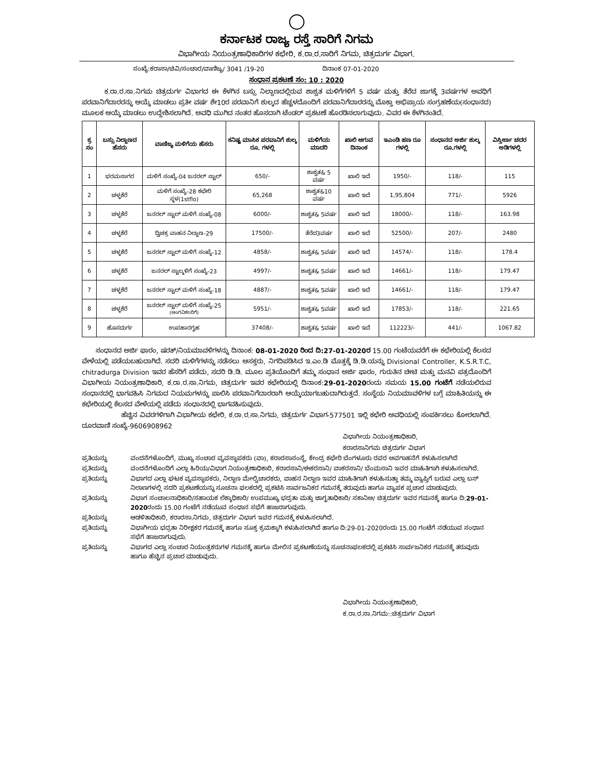ಕರ್ನಾಟಕ ರಾಜ್ಯ ರಸ್ತೆ ಸಾರಿಗೆ ನಿಗಮ
ವಿಭಾಗೀಯ ನಿಯಂತ್ರಣಾಧಿಕಾರಿಗಳ ಕಛೇರಿ, ಕ.ರಾ.ರ.ಸಾರಿಗೆ ನಿಗಮ, ಚಿತ್ರದುರ್ಗ ವಿಭಾಗ.
ಸಂಖ್ಯೆ:ಕರಾಸಾ/ಚಿವಿ/ಸಂಚಾರ/ವಾಣಿಜ್ಯ/ 3041 /19-20 ದಿನಾಂಕ 07-01-2020
ಸಂಧಾನ ಪ್ರಕಟಣೆ ಸಂ: 10 : 2020
ಕ.ರಾ.ರ.ಸಾ.ನಿಗಮ ಚಿತ್ರದುರ್ಗ ವಿಭಾಗದ ಈ ಕೆಳಗಿನ ಬಸ್ಸು ನಿಲ್ದಾಣದಲ್ಲಿರುವ ಶಾಶ್ವತ ಮಳಿಗೆಗಳಿಗೆ 5 ವರ್ಷ ಮತ್ತು ತೆರೆದ ಜಾಗಕ್ಕೆ 3ವರ್ಷಗಳ ಅವಧಿಗೆ ಪರವಾನಿಗೆದಾರರನ್ನು ಆಯ್ಕೆ ಮಾಡಲು ಪ್ರತೀ ವರ್ಷ ಶೇ10ರ ಪರವಾನಿಗೆ ಶುಲ್ಕದ ಹೆಚ್ಚಳದೊಂದಿಗೆ ಪರವಾನಿಗೆದಾರರನ್ನು ಮೊಕ್ತಾ ಅಭಿಪ್ರಾಯ ಸಂಗ್ರಹಣೆಯ(ಸಂಧಾನದ) ಮೂಲಕ ಆಯ್ಕೆ ಮಾಡಲು ಉದ್ದೇಶಿಸಲಾಗಿದೆ. ಅವಧಿ ಮುಗಿದ ನಂತರ ಹೊಸದಾಗಿ ಟೆಂಡರ್ ಪ್ರಕಟಣೆ ಹೊರಡಿಸಲಾಗುವುದು. ವಿವರ ಈ ಕೆಳಗಿನಂತಿದೆ.
| ಕ್ರ ಸಂ | ಬಸ್ಸು ನಿಲ್ದಾಣದ ಹೆಸರು | ವಾಣಿಜ್ಯ ಮಳಿಗೆಯ ಹೆಸರು | ಕನಿಷ್ಟ ಮಾಸಿಕ ಪರವಾನಿಗೆ ಶುಲ್ಕ ರೂ. ಗಳಲ್ಲಿ | ಮಳಿಗೆಯ ಮಾದರಿ | ಖಾಲಿ ಆಗುವ ದಿನಾಂಕ | ಇಎಂಡಿ ಹಣ ರೂ ಗಳಲ್ಲಿ | ಸಂಧಾನದ ಅರ್ಜಿ ಶುಲ್ಕ ರೂ.ಗಳಲ್ಲಿ | ವಿಸ್ತೀರ್ಣ ಚದರ ಅಡಿಗಳಲ್ಲಿ |
| --- | --- | --- | --- | --- | --- | --- | --- | --- |
| 1 | ಭರಮಸಾಗರ | ಮಳಿಗೆ ಸಂಖ್ಯೆ-04 ಜನರಲ್ ಸ್ಟಾಲ್ | 650/- | ಶಾಶ್ವತ& 5 ವರ್ಷ | ಖಾಲಿ ಇದೆ | 1950/- | 118/- | 115 |
| 2 | ಚಳ್ಳಕೆರೆ | ಮಳಿಗೆ ಸಂಖ್ಯೆ-28 ಕಛೇರಿ ಸ್ಥಳ(1stflo) | 65,268 | ಶಾಶ್ವತ&10 ವರ್ಷ | ಖಾಲಿ ಇದೆ | 1,95,804 | 771/- | 5926 |
| 3 | ಚಳ್ಳಕೆರೆ | ಜನರಲ್ ಸ್ಟಾಲ್ ಮಳಿಗೆ ಸಂಖ್ಯೆ-08 | 6000/- | ಶಾಶ್ವತ& 5ವರ್ಷ | ಖಾಲಿ ಇದೆ | 18000/- | 118/- | 163.98 |
| 4 | ಚಳ್ಳಕೆರೆ | ದ್ವಿಚಕ್ರ ವಾಹನ ನಿಲ್ದಾಣ-29 | 17500/- | ತೆರೆದ3ವರ್ಷ | ಖಾಲಿ ಇದೆ | 52500/- | 207/- | 2480 |
| 5 | ಚಳ್ಳಕೆರೆ | ಜನರಲ್ ಸ್ಟಾಲ್ ಮಳಿಗೆ ಸಂಖ್ಯೆ-12 | 4858/- | ಶಾಶ್ವತ& 5ವರ್ಷ | ಖಾಲಿ ಇದೆ | 14574/- | 118/- | 178.4 |
| 6 | ಚಳ್ಳಕೆರೆ | ಜನರಲ್ ಸ್ಟಾಲ್ಮಳಿಗೆ ಸಂಖ್ಯೆ-23 | 4997/- | ಶಾಶ್ವತ& 5ವರ್ಷ | ಖಾಲಿ ಇದೆ | 14661/- | 118/- | 179.47 |
| 7 | ಚಳ್ಳಕೆರೆ | ಜನರಲ್ ಸ್ಟಾಲ್ ಮಳಿಗೆ ಸಂಖ್ಯೆ-18 | 4887/- | ಶಾಶ್ವತ& 5ವರ್ಷ | ಖಾಲಿ ಇದೆ | 14661/- | 118/- | 179.47 |
| 8 | ಚಳ್ಳಕೆರೆ | ಜನರಲ್ ಸ್ಟಾಲ್ ಮಳಿಗೆ ಸಂಖ್ಯೆ-25 (ಅಂಗವಿಕಲರಿಗೆ) | 5951/- | ಶಾಶ್ವತ& 5ವರ್ಷ | ಖಾಲಿ ಇದೆ | 17853/- | 118/- | 221.65 |
| 9 | ಹೊಸದುರ್ಗ | ಉಪಹಾರಗೃಹ | 37408/- | ಶಾಶ್ವತ& 5ವರ್ಷ | ಖಾಲಿ ಇದೆ | 112223/- | 441/- | 1067.82 |
ಸಂಧಾನದ ಅರ್ಜಿ ಫಾರಂ, ಷರತ್/ನಿಯಮಾವಳಿಗಳನ್ನು ದಿನಾಂಕ: 08-01-2020 ರಿಂದ ದಿ:27-01-2020ರ 15.00 ಗಂಟೆಯವರೆಗೆ ಈ ಕಛೇರಿಯಲ್ಲಿ ಕೆಲಸದ ವೇಳೆಯಲ್ಲಿ ಪಡೆಯಬಹುದಾಗಿದೆ. ಸದರಿ ಮಳಿಗೆಗಳನ್ನು ನಡೆಸಲು ಆಸಕ್ತರು, ನಿಗದಿಪಡಿಸಿದ ಇ.ಎಂ.ಡಿ ಮೊತ್ತಕ್ಕೆ ಡಿ.ಡಿ.ಯನ್ನು Divisional Controller, K.S.R.T.C, chitradurga Division ಇವರ ಹೆಸರಿಗೆ ಪಡೆದು, ಸದರಿ ಡಿ.ಡಿ. ಮೂಲ ಪ್ರತಿಯೊಂದಿಗೆ ತಮ್ಮ ಸಂಧಾನ ಅರ್ಜಿ ಫಾರಂ, ಗುರುತಿನ ಚೀಟಿ ಮತ್ತು ಮನವಿ ಪತ್ರದೊಂದಿಗೆ ವಿಭಾಗೀಯ ನಿಯಂತ್ರಣಾಧಿಕಾರಿ, ಕ.ರಾ.ರ.ಸಾ.ನಿಗಮ, ಚಿತ್ರದುರ್ಗ ಇವರ ಕಛೇರಿಯಲ್ಲಿ ದಿನಾಂಕ:29-01-2020ರಂದು ಸಮಯ 15.00 ಗಂಟೆಗೆ ನಡೆಯಲಿರುವ ಸಂಧಾನದಲ್ಲಿ ಭಾಗವಹಿಸಿ ನಿಗಮದ ನಿಯಮಗಳನ್ನು ಪಾಲಿಸಿ ಪರವಾನಿಗೆದಾರರಾಗಿ ಆಯ್ಕೆಯಾಗಬಹುದಾಗಿರುತ್ತದೆ. ಸಂಸ್ಥೆಯ ನಿಯಮಾವಳಿಗಳ ಬಗ್ಗೆ ಮಾಹಿತಿಯನ್ನು ಈ ಕಛೇರಿಯಲ್ಲಿ ಕೆಲಸದ ವೇಳೆಯಲ್ಲಿ ಪಡೆದು ಸಂಧಾನದಲ್ಲಿ ಭಾಗವಹಿಸುವುದು.
ಹೆಚ್ಚಿನ ವಿವರಗಳಿಗಾಗಿ ವಿಭಾಗೀಯ ಕಛೇರಿ, ಕ.ರಾ.ರ.ಸಾ.ನಿಗಮ, ಚಿತ್ರದುರ್ಗ ವಿಭಾಗ-577501 ಇಲ್ಲಿ ಕಛೇರಿ ಅವಧಿಯಲ್ಲಿ ಸಂಪರ್ಕಿಸಲು ಕೋರಲಾಗಿದೆ. ದೂರವಾಣಿ ಸಂಖ್ಯೆ-9606908962
ವಿಭಾಗೀಯ ನಿಯಂತ್ರಣಾಧಿಕಾರಿ,
ಕರಾರಸಾನಿಗಮ ಚಿತ್ರದುರ್ಗ ವಿಭಾಗ
ಪ್ರತಿಯನ್ನು ವಂದನೆಗಳೊಂದಿಗೆ, ಮುಖ್ಯ ಸಂಚಾರ ವ್ಯವಸ್ಥಾಪಕರು (ವಾ), ಕರಾರಸಾಸಂಸ್ಥೆ, ಕೇಂದ್ರ ಕಛೇರಿ ಬೆಂಗಳೂರು ರವರ ಅವಗಾಹನೆಗೆ ಕಳುಹಿಸಲಾಗಿದೆ
ಪ್ರತಿಯನ್ನು ವಂದನೆಗಳೊಂದಿಗೆ ಎಲ್ಲಾ ಹಿರಿಯ/ವಿಭಾಗ ನಿಯಂತ್ರಣಾಧಿಕಾರಿ, ಕರಾರಸಾನಿ/ಈಕರಸಾನಿ/ ವಾಕರಸಾನಿ/ ಬೆಂಮಸಾನಿ ಇವರ ಮಾಹಿತಿಗಾಗಿ ಕಳುಹಿಸಲಾಗಿದೆ.
ಪ್ರತಿಯನ್ನು ವಿಭಾಗದ ಎಲ್ಲಾ ಘಟಕ ವ್ಯವಸ್ಥಾಪಕರು, ನಿಲ್ದಾಣ ಮೇಲ್ವಿಚಾರಕರು, ವಾಹನ ನಿಲ್ದಾಣ ಇವರ ಮಾಹಿತಿಗಾಗಿ ಕಳುಹಿಸುತ್ತಾ ತಮ್ಮ ವ್ಯಾಪ್ತಿಗೆ ಬರುವ ಎಲ್ಲಾ ಬಸ್ ನಿಲಾಣಗಳಲ್ಲಿ ಸದರಿ ಪ್ರಕಟಣೆಯನ್ನು ಸೂಚನಾ ಫಲಕದಲ್ಲಿ ಪ್ರಕಟಿಸಿ ಸಾರ್ವಜನಿಕರ ಗಮನಕ್ಕೆ ತರುವುದು ಹಾಗೂ ವ್ಯಾಪಕ ಪ್ರಚಾರ ಮಾಡುವುದು.
ಪ್ರತಿಯನ್ನು ವಿಭಾಗ ಸಂಚಾಲನಾಧಿಕಾರಿ/ಸಹಾಯಕ ಲೆಕ್ಕಾಧಿಕಾರಿ/ ಉಪಮುಖ್ಯ ಭದ್ರತಾ ಮತ್ತು ಜಾಗೃತಾಧಿಕಾರಿ/ ಸಕಾನಿಅ/ ಚಿತ್ರದುರ್ಗ ಇವರ ಗಮನಕ್ಕೆ ಹಾಗೂ ದಿ:29-01-2020ರಂದು 15.00 ಗಂಟೆಗೆ ನಡೆಯುವ ಸಂಧಾನ ಸಭೆಗೆ ಹಾಜರಾಗುವುದು.
ಪ್ರತಿಯನ್ನು ಆಡಳಿತಾಧಿಕಾರಿ, ಕರಾರಸಾ.ನಿಗಮ, ಚಿತ್ರದುರ್ಗ ವಿಭಾಗ ಇವರ ಗಮನಕ್ಕೆ ಕಳುಹಿಸಲಾಗಿದೆ.
ಪ್ರತಿಯನ್ನು ವಿಭಾಗೀಯ ಭದ್ರತಾ ನಿರೀಕ್ಷಕರ ಗಮನಕ್ಕೆ ಹಾಗೂ ಸೂಕ್ತ ಕ್ರಮಕ್ಕಾಗಿ ಕಳುಹಿಸಲಾಗಿದೆ ಹಾಗೂ ದಿ:29-01-2020ರಂದು 15.00 ಗಂಟೆಗೆ ನಡೆಯುವ ಸಂಧಾನ ಸಭೆಗೆ ಹಾಜರಾಗುವುದು.
ಪ್ರತಿಯನ್ನು ವಿಭಾಗದ ಎಲ್ಲಾ ಸಂಚಾರ ನಿಯಂತ್ರಕರುಗಳ ಗಮನಕ್ಕೆ ಹಾಗೂ ಮೇಲಿನ ಪ್ರಕಟಣೆಯನ್ನು ಸೂಚನಾಫಲಕದಲ್ಲಿ ಪ್ರಕಟಿಸಿ ಸಾರ್ವಜನಿಕರ ಗಮನಕ್ಕೆ ತರುವುದು ಹಾಗೂ ಹೆಚ್ಚಿನ ಪ್ರಚಾರ ಮಾಡುವುದು.
ವಿಭಾಗೀಯ ನಿಯಂತ್ರಣಾಧಿಕಾರಿ,
ಕ.ರಾ.ರ.ಸಾ.ನಿಗಮ::ಚಿತ್ರದುರ್ಗ ವಿಭಾಗ